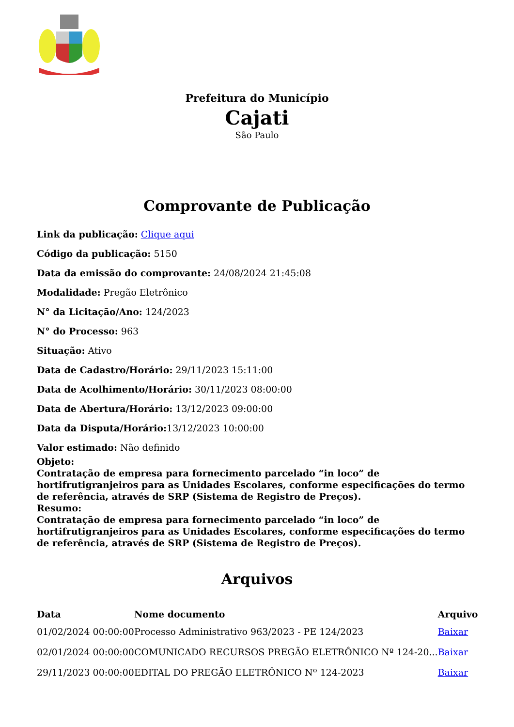Prefeitura do Município
Cajati
São Paulo
Comprovante de Publicação
Link da publicação: Clique aqui
Código da publicação: 5150
Data da emissão do comprovante: 24/08/2024 21:45:08
Modalidade: Pregão Eletrônico
N° da Licitação/Ano: 124/2023
N° do Processo: 963
Situação: Ativo
Data de Cadastro/Horário: 29/11/2023 15:11:00
Data de Acolhimento/Horário: 30/11/2023 08:00:00
Data de Abertura/Horário: 13/12/2023 09:00:00
Data da Disputa/Horário: 13/12/2023 10:00:00
Valor estimado: Não definido
Objeto:
Contratação de empresa para fornecimento parcelado “in loco” de hortifrutigranjeiros para as Unidades Escolares, conforme especificações do termo de referência, através de SRP (Sistema de Registro de Preços).
Resumo:
Contratação de empresa para fornecimento parcelado “in loco” de hortifrutigranjeiros para as Unidades Escolares, conforme especificações do termo de referência, através de SRP (Sistema de Registro de Preços).
Arquivos
| Data | Nome documento | Arquivo |
| --- | --- | --- |
| 01/02/2024 00:00:00 | Processo Administrativo 963/2023 - PE 124/2023 | Baixar |
| 02/01/2024 00:00:00 | COMUNICADO RECURSOS PREGÃO ELETRÔNICO Nº 124-20... | Baixar |
| 29/11/2023 00:00:00 | EDITAL DO PREGÃO ELETRÔNICO Nº 124-2023 | Baixar |